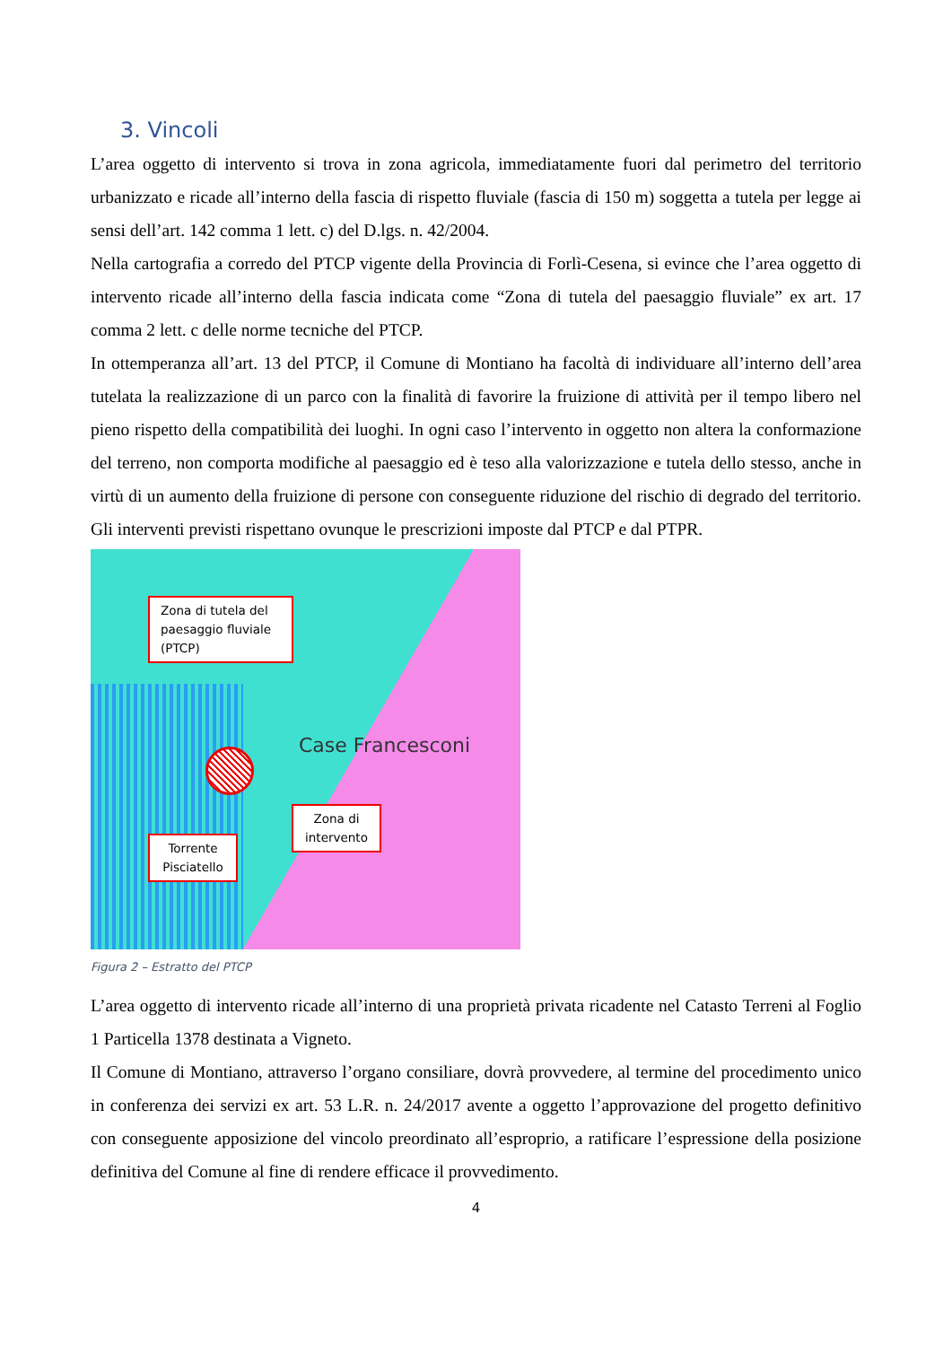3. Vincoli
L’area oggetto di intervento si trova in zona agricola, immediatamente fuori dal perimetro del territorio urbanizzato e ricade all’interno della fascia di rispetto fluviale (fascia di 150 m) soggetta a tutela per legge ai sensi dell’art. 142 comma 1 lett. c) del D.lgs. n. 42/2004.
Nella cartografia a corredo del PTCP vigente della Provincia di Forlì-Cesena, si evince che l’area oggetto di intervento ricade all’interno della fascia indicata come “Zona di tutela del paesaggio fluviale” ex art. 17 comma 2 lett. c delle norme tecniche del PTCP.
In ottemperanza all’art. 13 del PTCP, il Comune di Montiano ha facoltà di individuare all’interno dell’area tutelata la realizzazione di un parco con la finalità di favorire la fruizione di attività per il tempo libero nel pieno rispetto della compatibilità dei luoghi. In ogni caso l’intervento in oggetto non altera la conformazione del terreno, non comporta modifiche al paesaggio ed è teso alla valorizzazione e tutela dello stesso, anche in virtù di un aumento della fruizione di persone con conseguente riduzione del rischio di degrado del territorio. Gli interventi previsti rispettano ovunque le prescrizioni imposte dal PTCP e dal PTPR.
Case Francesconi
Zona di tutela del paesaggio fluviale (PTCP)
Zona di intervento
Torrente Pisciatello
Figura 2 – Estratto del PTCP
L’area oggetto di intervento ricade all’interno di una proprietà privata ricadente nel Catasto Terreni al Foglio 1 Particella 1378 destinata a Vigneto.
Il Comune di Montiano, attraverso l’organo consiliare, dovrà provvedere, al termine del procedimento unico in conferenza dei servizi ex art. 53 L.R. n. 24/2017 avente a oggetto l’approvazione del progetto definitivo con conseguente apposizione del vincolo preordinato all’esproprio, a ratificare l’espressione della posizione definitiva del Comune al fine di rendere efficace il provvedimento.
4